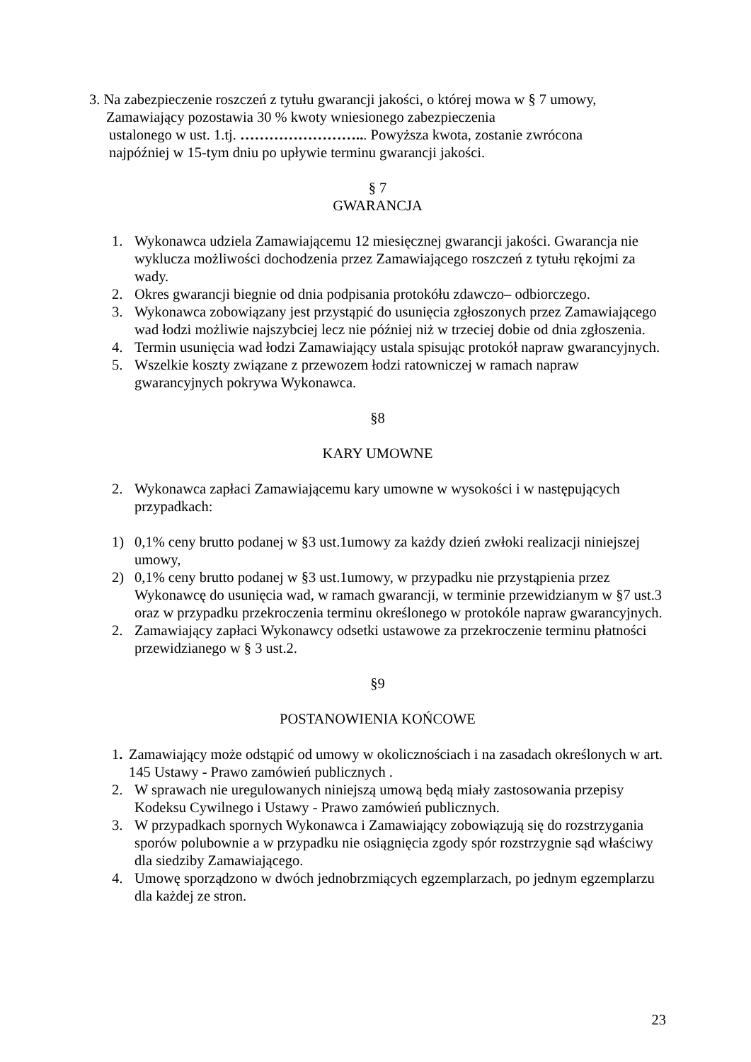3. Na zabezpieczenie roszczeń z tytułu gwarancji jakości, o której mowa w § 7 umowy,
Zamawiający pozostawia 30 % kwoty wniesionego zabezpieczenia
ustalonego w ust. 1.tj. ……………………... Powyższa kwota, zostanie zwrócona
najpóźniej w 15-tym dniu po upływie terminu gwarancji jakości.
§ 7
GWARANCJA
1. Wykonawca udziela Zamawiającemu 12 miesięcznej gwarancji jakości. Gwarancja nie wyklucza możliwości dochodzenia przez Zamawiającego roszczeń z tytułu rękojmi za wady.
2. Okres gwarancji biegnie od dnia podpisania protokółu zdawczo– odbiorczego.
3. Wykonawca zobowiązany jest przystąpić do usunięcia zgłoszonych przez Zamawiającego wad łodzi możliwie najszybciej lecz nie później niż w trzeciej dobie od dnia zgłoszenia.
4. Termin usunięcia wad łodzi Zamawiający ustala spisując protokół napraw gwarancyjnych.
5. Wszelkie koszty związane z przewozem łodzi ratowniczej w ramach napraw gwarancyjnych pokrywa Wykonawca.
§8
KARY UMOWNE
2. Wykonawca zapłaci Zamawiającemu kary umowne w wysokości i w następujących przypadkach:
1) 0,1% ceny brutto podanej w §3 ust.1umowy za każdy dzień zwłoki realizacji niniejszej umowy,
2) 0,1% ceny brutto podanej w §3 ust.1umowy, w przypadku nie przystąpienia przez Wykonawcę do usunięcia wad, w ramach gwarancji, w terminie przewidzianym w §7 ust.3 oraz w przypadku przekroczenia terminu określonego w protokóle napraw gwarancyjnych.
2. Zamawiający zapłaci Wykonawcy odsetki ustawowe za przekroczenie terminu płatności przewidzianego w § 3 ust.2.
§9
POSTANOWIENIA KOŃCOWE
1. Zamawiający może odstąpić od umowy w okolicznościach i na zasadach określonych w art. 145 Ustawy - Prawo zamówień publicznych .
2. W sprawach nie uregulowanych niniejszą umową będą miały zastosowania przepisy Kodeksu Cywilnego i Ustawy - Prawo zamówień publicznych.
3. W przypadkach spornych Wykonawca i Zamawiający zobowiązują się do rozstrzygania sporów polubownie a w przypadku nie osiągnięcia zgody spór rozstrzygnie sąd właściwy dla siedziby Zamawiającego.
4. Umowę sporządzono w dwóch jednobrzmiących egzemplarzach, po jednym egzemplarzu dla każdej ze stron.
23